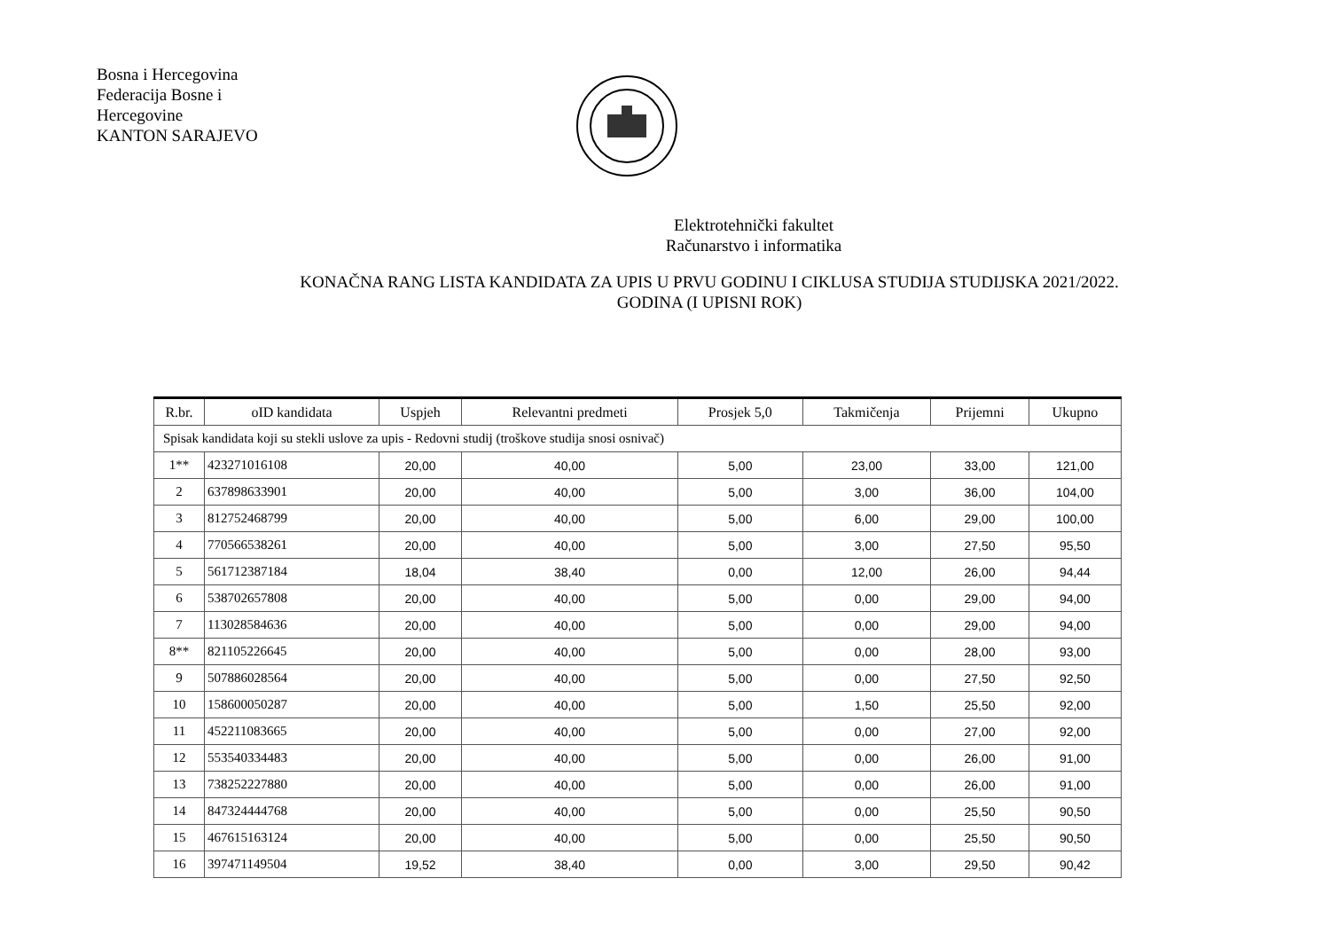Bosna i Hercegovina
Federacija Bosne i
Hercegovine
KANTON SARAJEVO
Elektrotehnički fakultet
Računarstvo i informatika
KONAČNA RANG LISTA KANDIDATA ZA UPIS U PRVU GODINU I CIKLUSA STUDIJA STUDIJSKA 2021/2022.
GODINA (I UPISNI ROK)
| R.br. | oID kandidata | Uspjeh | Relevantni predmeti | Prosjek 5,0 | Takmičenja | Prijemni | Ukupno |
| --- | --- | --- | --- | --- | --- | --- | --- |
| Spisak kandidata koji su stekli uslove za upis - Redovni studij (troškove studija snosi osnivač) | | | | | | | |
| 1** | 423271016108 | 20,00 | 40,00 | 5,00 | 23,00 | 33,00 | 121,00 |
| 2 | 637898633901 | 20,00 | 40,00 | 5,00 | 3,00 | 36,00 | 104,00 |
| 3 | 812752468799 | 20,00 | 40,00 | 5,00 | 6,00 | 29,00 | 100,00 |
| 4 | 770566538261 | 20,00 | 40,00 | 5,00 | 3,00 | 27,50 | 95,50 |
| 5 | 561712387184 | 18,04 | 38,40 | 0,00 | 12,00 | 26,00 | 94,44 |
| 6 | 538702657808 | 20,00 | 40,00 | 5,00 | 0,00 | 29,00 | 94,00 |
| 7 | 113028584636 | 20,00 | 40,00 | 5,00 | 0,00 | 29,00 | 94,00 |
| 8** | 821105226645 | 20,00 | 40,00 | 5,00 | 0,00 | 28,00 | 93,00 |
| 9 | 507886028564 | 20,00 | 40,00 | 5,00 | 0,00 | 27,50 | 92,50 |
| 10 | 158600050287 | 20,00 | 40,00 | 5,00 | 1,50 | 25,50 | 92,00 |
| 11 | 452211083665 | 20,00 | 40,00 | 5,00 | 0,00 | 27,00 | 92,00 |
| 12 | 553540334483 | 20,00 | 40,00 | 5,00 | 0,00 | 26,00 | 91,00 |
| 13 | 738252227880 | 20,00 | 40,00 | 5,00 | 0,00 | 26,00 | 91,00 |
| 14 | 847324444768 | 20,00 | 40,00 | 5,00 | 0,00 | 25,50 | 90,50 |
| 15 | 467615163124 | 20,00 | 40,00 | 5,00 | 0,00 | 25,50 | 90,50 |
| 16 | 397471149504 | 19,52 | 38,40 | 0,00 | 3,00 | 29,50 | 90,42 |